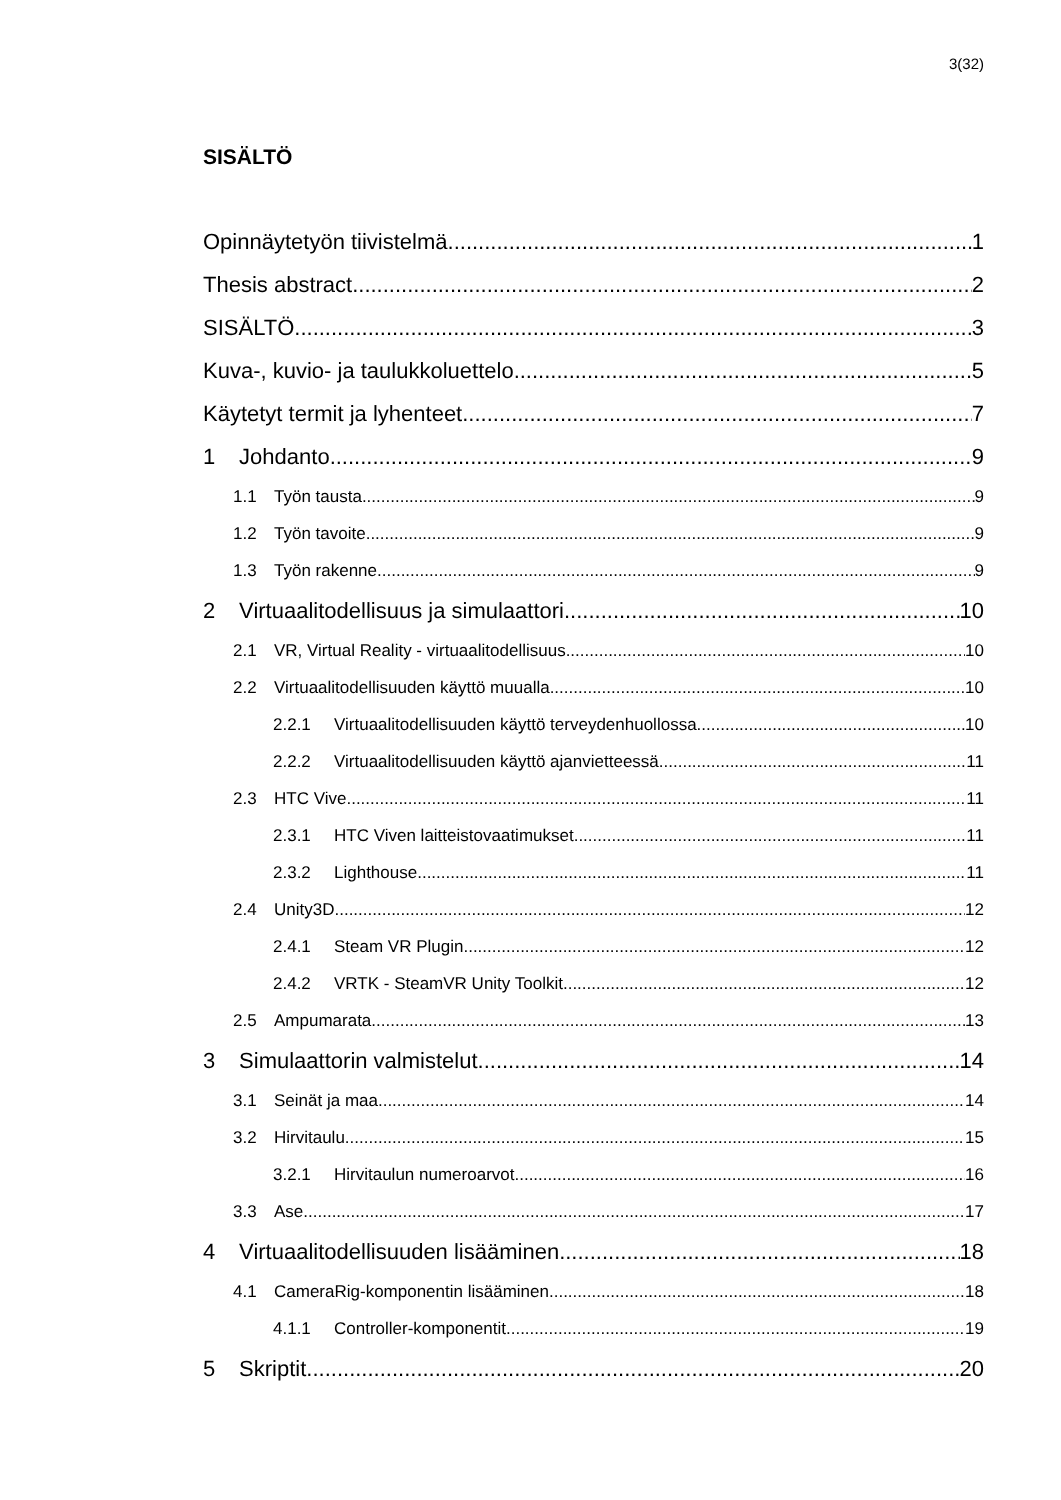3(32)
SISÄLTÖ
Opinnäytetyön tiivistelmä 1
Thesis abstract 2
SISÄLTÖ 3
Kuva-, kuvio- ja taulukkoluettelo 5
Käytetyt termit ja lyhenteet 7
1 Johdanto 9
1.1 Työn tausta 9
1.2 Työn tavoite 9
1.3 Työn rakenne 9
2 Virtuaalitodellisuus ja simulaattori 10
2.1 VR, Virtual Reality - virtuaalitodellisuus 10
2.2 Virtuaalitodellisuuden käyttö muualla 10
2.2.1 Virtuaalitodellisuuden käyttö terveydenhuollossa 10
2.2.2 Virtuaalitodellisuuden käyttö ajanvietteessä 11
2.3 HTC Vive 11
2.3.1 HTC Viven laitteistovaatimukset 11
2.3.2 Lighthouse 11
2.4 Unity3D 12
2.4.1 Steam VR Plugin 12
2.4.2 VRTK - SteamVR Unity Toolkit 12
2.5 Ampumarata 13
3 Simulaattorin valmistelut 14
3.1 Seinät ja maa 14
3.2 Hirvitaulu 15
3.2.1 Hirvitaulun numeroarvot 16
3.3 Ase 17
4 Virtuaalitodellisuuden lisääminen 18
4.1 CameraRig-komponentin lisääminen 18
4.1.1 Controller-komponentit 19
5 Skriptit 20